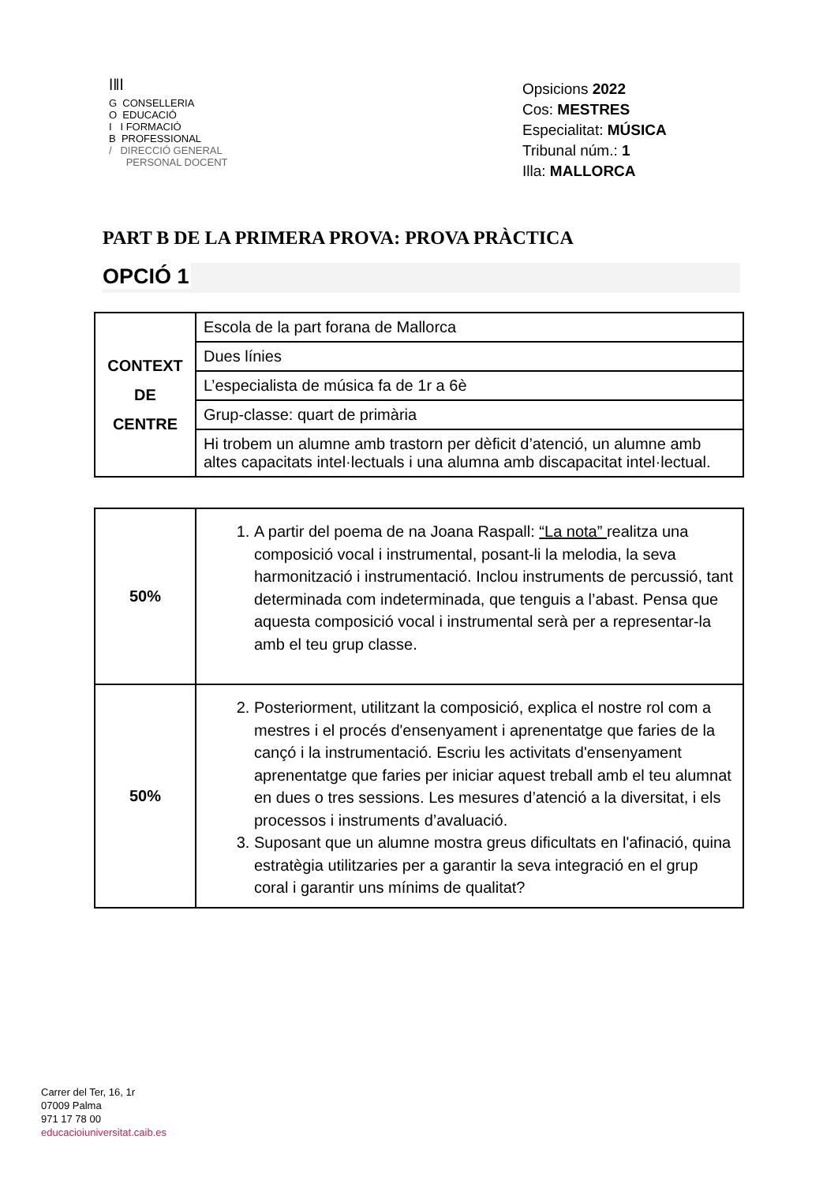ǀǁǀ
G CONSELLERIA
O EDUCACIÓ
I I FORMACIÓ
B PROFESSIONAL
/ DIRECCIÓ GENERAL
PERSONAL DOCENT
Opsicions 2022
Cos: MESTRES
Especialitat: MÚSICA
Tribunal núm.: 1
Illa: MALLORCA
PART B DE LA PRIMERA PROVA: PROVA PRÀCTICA
OPCIÓ 1
| CONTEXT DE CENTRE | Escola de la part forana de Mallorca |
| | Dues línies |
| | L’especialista de música fa de 1r a 6è |
| | Grup-classe: quart de primària |
| | Hi trobem un alumne amb trastorn per dèficit d’atenció, un alumne amb altes capacitats intel·lectuals i una alumna amb discapacitat intel·lectual. |
| 50% | 1. A partir del poema de na Joana Raspall: “La nota” realitza una composició vocal i instrumental, posant-li la melodia, la seva harmonització i instrumentació. Inclou instruments de percussió, tant determinada com indeterminada, que tenguis a l’abast. Pensa que aquesta composició vocal i instrumental serà per a representar-la amb el teu grup classe. |
| 50% | 2. Posteriorment, utilitzant la composició, explica el nostre rol com a mestres i el procés d'ensenyament i aprenentatge que faries de la cançó i la instrumentació. Escriu les activitats d'ensenyament aprenentatge que faries per iniciar aquest treball amb el teu alumnat en dues o tres sessions. Les mesures d’atenció a la diversitat, i els processos i instruments d’avaluació. 3. Suposant que un alumne mostra greus dificultats en l'afinació, quina estratègia utilitzaries per a garantir la seva integració en el grup coral i garantir uns mínims de qualitat? |
Carrer del Ter, 16, 1r
07009 Palma
971 17 78 00
educacioiuniversitat.caib.es